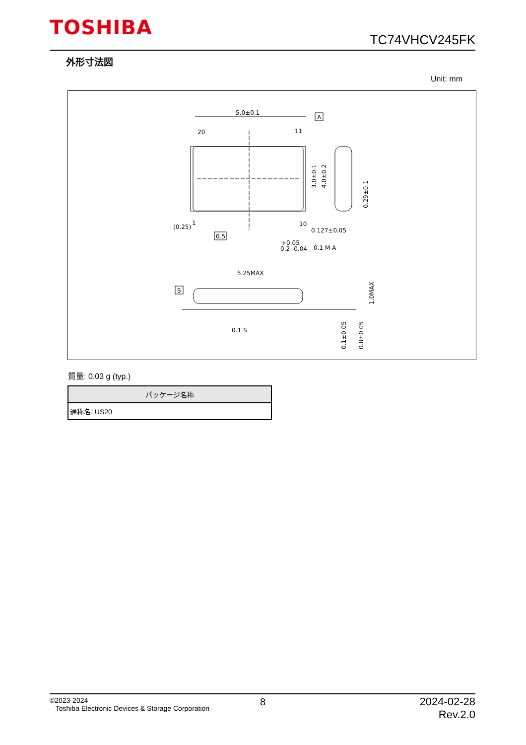TOSHIBA
TC74VHCV245FK
外形寸法図
Unit: mm
5.0±0.1
A
20
11
1
10
(0.25)
0.5
+0.05
0.2 -0.04
0.1 M A
0.127±0.05
3.0±0.1
4.0±0.2
0.29±0.1
5.25MAX
S
0.1 S
1.0MAX
0.1±0.05
0.8±0.05
質量: 0.03 g (typ.)
| パッケージ名称 |
| --- |
| 通称名: US20 |
©2023-2024
Toshiba Electronic Devices & Storage Corporation
8
2024-02-28
Rev.2.0